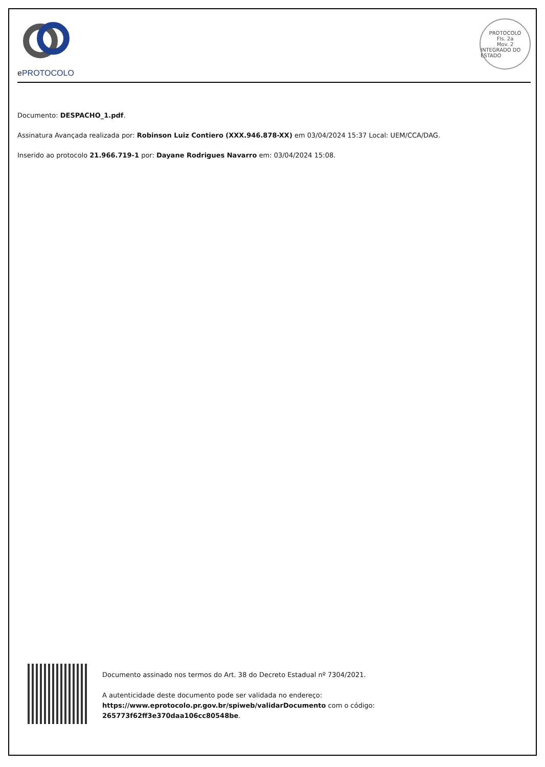e PROTOCOLO
PROTOCOLO
Fls. 2a
Mov. 2
INTEGRADO DO ESTADO
Documento: DESPACHO_1.pdf.
Assinatura Avançada realizada por: Robinson Luiz Contiero (XXX.946.878-XX) em 03/04/2024 15:37 Local: UEM/CCA/DAG.
Inserido ao protocolo 21.966.719-1 por: Dayane Rodrigues Navarro em: 03/04/2024 15:08.
Documento assinado nos termos do Art. 38 do Decreto Estadual nº 7304/2021.
A autenticidade deste documento pode ser validada no endereço:
https://www.eprotocolo.pr.gov.br/spiweb/validarDocumento com o código:
265773f62ff3e370daa106cc80548be.